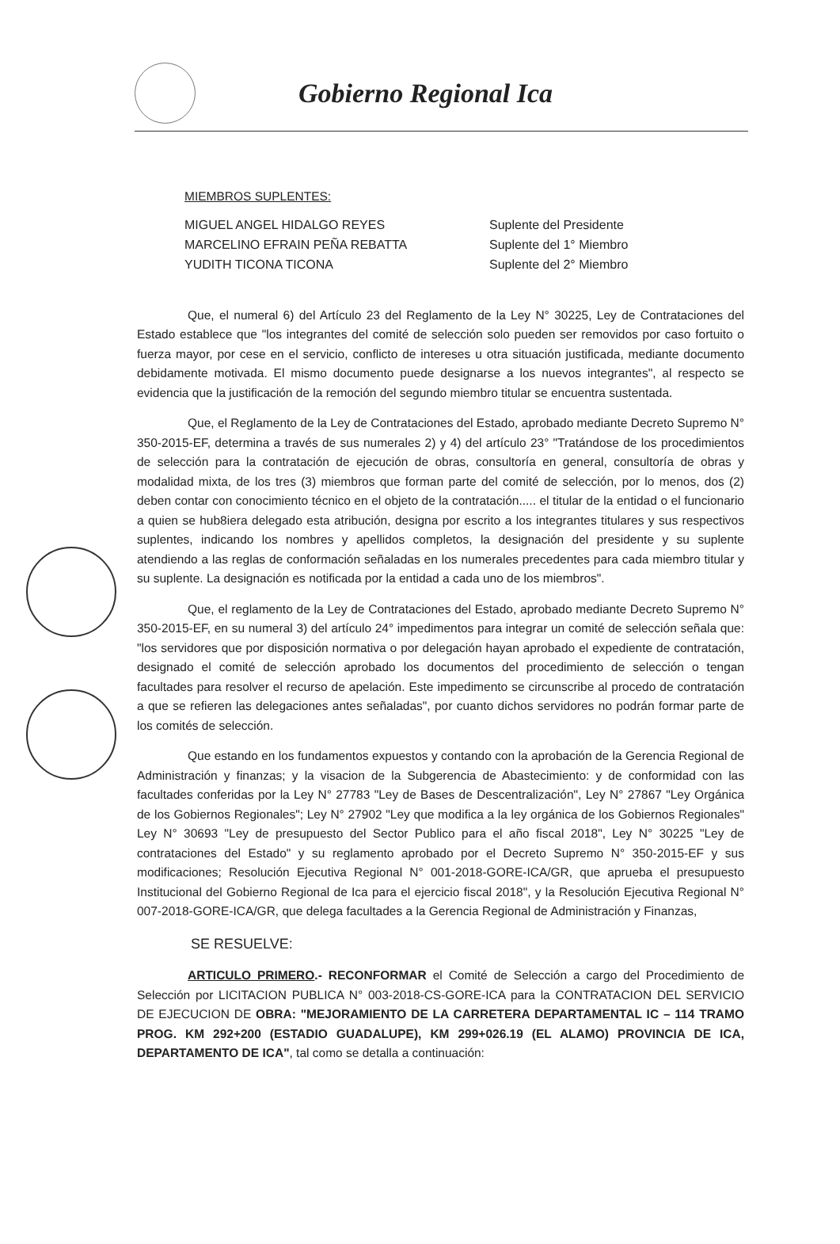Gobierno Regional Ica
MIEMBROS SUPLENTES:
| MIGUEL ANGEL HIDALGO REYES | Suplente del Presidente |
| MARCELINO EFRAIN PEÑA REBATTA | Suplente del 1° Miembro |
| YUDITH TICONA TICONA | Suplente del 2° Miembro |
Que, el numeral 6) del Artículo 23 del Reglamento de la Ley N° 30225, Ley de Contrataciones del Estado establece que "los integrantes del comité de selección solo pueden ser removidos por caso fortuito o fuerza mayor, por cese en el servicio, conflicto de intereses u otra situación justificada, mediante documento debidamente motivada. El mismo documento puede designarse a los nuevos integrantes", al respecto se evidencia que la justificación de la remoción del segundo miembro titular se encuentra sustentada.
Que, el Reglamento de la Ley de Contrataciones del Estado, aprobado mediante Decreto Supremo N° 350-2015-EF, determina a través de sus numerales 2) y 4) del artículo 23° "Tratándose de los procedimientos de selección para la contratación de ejecución de obras, consultoría en general, consultoría de obras y modalidad mixta, de los tres (3) miembros que forman parte del comité de selección, por lo menos, dos (2) deben contar con conocimiento técnico en el objeto de la contratación..... el titular de la entidad o el funcionario a quien se hub8iera delegado esta atribución, designa por escrito a los integrantes titulares y sus respectivos suplentes, indicando los nombres y apellidos completos, la designación del presidente y su suplente atendiendo a las reglas de conformación señaladas en los numerales precedentes para cada miembro titular y su suplente. La designación es notificada por la entidad a cada uno de los miembros".
Que, el reglamento de la Ley de Contrataciones del Estado, aprobado mediante Decreto Supremo N° 350-2015-EF, en su numeral 3) del artículo 24° impedimentos para integrar un comité de selección señala que: "los servidores que por disposición normativa o por delegación hayan aprobado el expediente de contratación, designado el comité de selección aprobado los documentos del procedimiento de selección o tengan facultades para resolver el recurso de apelación. Este impedimento se circunscribe al procedo de contratación a que se refieren las delegaciones antes señaladas", por cuanto dichos servidores no podrán formar parte de los comités de selección.
Que estando en los fundamentos expuestos y contando con la aprobación de la Gerencia Regional de Administración y finanzas; y la visacion de la Subgerencia de Abastecimiento: y de conformidad con las facultades conferidas por la Ley N° 27783 "Ley de Bases de Descentralización", Ley N° 27867 "Ley Orgánica de los Gobiernos Regionales"; Ley N° 27902 "Ley que modifica a la ley orgánica de los Gobiernos Regionales" Ley N° 30693 "Ley de presupuesto del Sector Publico para el año fiscal 2018", Ley N° 30225 "Ley de contrataciones del Estado" y su reglamento aprobado por el Decreto Supremo N° 350-2015-EF y sus modificaciones; Resolución Ejecutiva Regional N° 001-2018-GORE-ICA/GR, que aprueba el presupuesto Institucional del Gobierno Regional de Ica para el ejercicio fiscal 2018", y la Resolución Ejecutiva Regional N° 007-2018-GORE-ICA/GR, que delega facultades a la Gerencia Regional de Administración y Finanzas,
SE RESUELVE:
ARTICULO PRIMERO.- RECONFORMAR el Comité de Selección a cargo del Procedimiento de Selección por LICITACION PUBLICA N° 003-2018-CS-GORE-ICA para la CONTRATACION DEL SERVICIO DE EJECUCION DE OBRA: "MEJORAMIENTO DE LA CARRETERA DEPARTAMENTAL IC – 114 TRAMO PROG. KM 292+200 (ESTADIO GUADALUPE), KM 299+026.19 (EL ALAMO) PROVINCIA DE ICA, DEPARTAMENTO DE ICA", tal como se detalla a continuación: